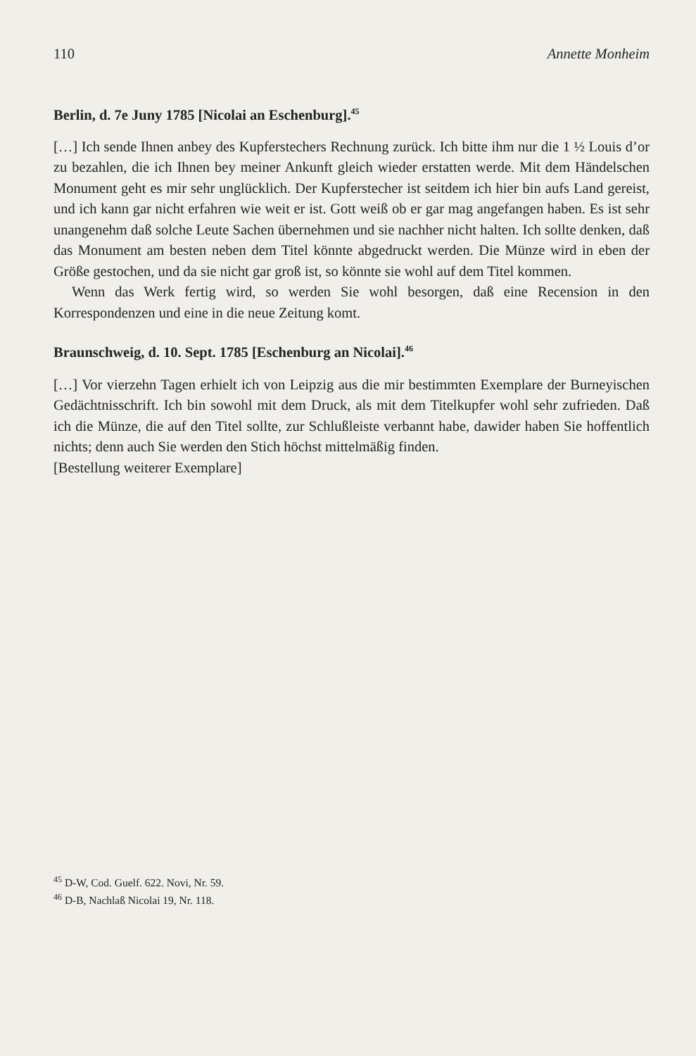110 Annette Monheim
Berlin, d. 7e Juny 1785 [Nicolai an Eschenburg].<sup>45</sup>
[…] Ich sende Ihnen anbey des Kupferstechers Rechnung zurück. Ich bitte ihm nur die 1 ½ Louis d’or zu bezahlen, die ich Ihnen bey meiner Ankunft gleich wieder erstatten werde. Mit dem Händelschen Monument geht es mir sehr unglücklich. Der Kupferstecher ist seitdem ich hier bin aufs Land gereist, und ich kann gar nicht erfahren wie weit er ist. Gott weiß ob er gar mag angefangen haben. Es ist sehr unangenehm daß solche Leute Sachen übernehmen und sie nachher nicht halten. Ich sollte denken, daß das Monument am besten neben dem Titel könnte abgedruckt werden. Die Münze wird in eben der Größe gestochen, und da sie nicht gar groß ist, so könnte sie wohl auf dem Titel kommen.
Wenn das Werk fertig wird, so werden Sie wohl besorgen, daß eine Recension in den Korrespondenzen und eine in die neue Zeitung komt.
Braunschweig, d. 10. Sept. 1785 [Eschenburg an Nicolai].<sup>46</sup>
[…] Vor vierzehn Tagen erhielt ich von Leipzig aus die mir bestimmten Exemplare der Burneyischen Gedächtnisschrift. Ich bin sowohl mit dem Druck, als mit dem Titelkupfer wohl sehr zufrieden. Daß ich die Münze, die auf den Titel sollte, zur Schlußleiste verbannt habe, dawider haben Sie hoffentlich nichts; denn auch Sie werden den Stich höchst mittelmäßig finden.
[Bestellung weiterer Exemplare]
<sup>45</sup> D-W, Cod. Guelf. 622. Novi, Nr. 59.
<sup>46</sup> D-B, Nachlaß Nicolai 19, Nr. 118.